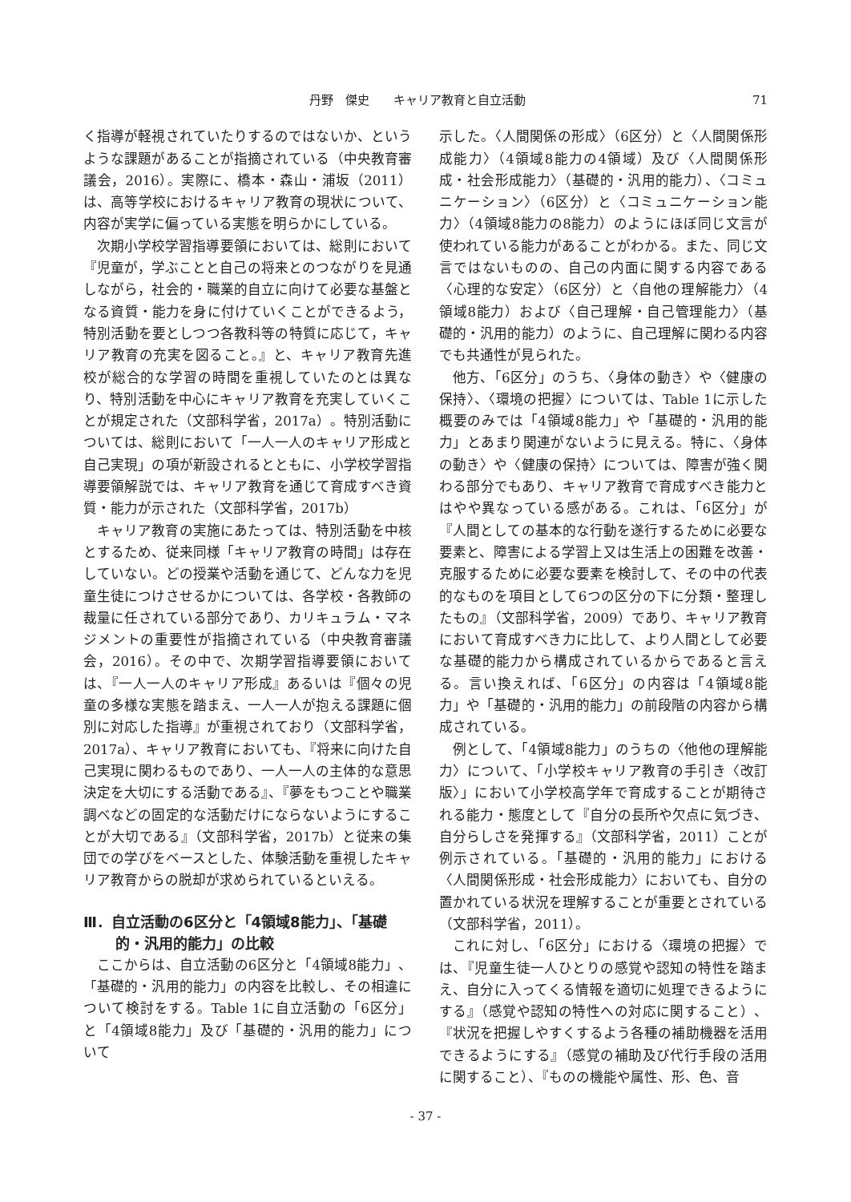丹野　傑史　　キャリア教育と自立活動 71
く指導が軽視されていたりするのではないか、というような課題があることが指摘されている（中央教育審議会，2016）。実際に、橋本・森山・浦坂（2011）は、高等学校におけるキャリア教育の現状について、内容が実学に偏っている実態を明らかにしている。
次期小学校学習指導要領においては、総則において『児童が，学ぶことと自己の将来とのつながりを見通しながら，社会的・職業的自立に向けて必要な基盤となる資質・能力を身に付けていくことができるよう，特別活動を要としつつ各教科等の特質に応じて，キャリア教育の充実を図ること。』と、キャリア教育先進校が総合的な学習の時間を重視していたのとは異なり、特別活動を中心にキャリア教育を充実していくことが規定された（文部科学省，2017a）。特別活動については、総則において「一人一人のキャリア形成と自己実現」の項が新設されるとともに、小学校学習指導要領解説では、キャリア教育を通じて育成すべき資質・能力が示された（文部科学省，2017b）
キャリア教育の実施にあたっては、特別活動を中核とするため、従来同様「キャリア教育の時間」は存在していない。どの授業や活動を通じて、どんな力を児童生徒につけさせるかについては、各学校・各教師の裁量に任されている部分であり、カリキュラム・マネジメントの重要性が指摘されている（中央教育審議会，2016）。その中で、次期学習指導要領においては、『一人一人のキャリア形成』あるいは『個々の児童の多様な実態を踏まえ、一人一人が抱える課題に個別に対応した指導』が重視されており（文部科学省，2017a）、キャリア教育においても、『将来に向けた自己実現に関わるものであり、一人一人の主体的な意思決定を大切にする活動である』、『夢をもつことや職業調べなどの固定的な活動だけにならないようにすることが大切である』（文部科学省，2017b）と従来の集団での学びをベースとした、体験活動を重視したキャリア教育からの脱却が求められているといえる。
Ⅲ．自立活動の6区分と「4領域8能力」、「基礎的・汎用的能力」の比較
ここからは、自立活動の6区分と「4領域8能力」、「基礎的・汎用的能力」の内容を比較し、その相違について検討をする。Table 1に自立活動の「6区分」と「4領域8能力」及び「基礎的・汎用的能力」について
示した。〈人間関係の形成〉（6区分）と〈人間関係形成能力〉（4領域8能力の4領域）及び〈人間関係形成・社会形成能力〉（基礎的・汎用的能力）、〈コミュニケーション〉（6区分）と〈コミュニケーション能力〉（4領域8能力の8能力）のようにほぼ同じ文言が使われている能力があることがわかる。また、同じ文言ではないものの、自己の内面に関する内容である〈心理的な安定〉（6区分）と〈自他の理解能力〉（4領域8能力）および〈自己理解・自己管理能力〉（基礎的・汎用的能力）のように、自己理解に関わる内容でも共通性が見られた。
他方、「6区分」のうち、〈身体の動き〉や〈健康の保持〉、〈環境の把握〉については、Table 1に示した概要のみでは「4領域8能力」や「基礎的・汎用的能力」とあまり関連がないように見える。特に、〈身体の動き〉や〈健康の保持〉については、障害が強く関わる部分でもあり、キャリア教育で育成すべき能力とはやや異なっている感がある。これは、「6区分」が『人間としての基本的な行動を遂行するために必要な要素と、障害による学習上又は生活上の困難を改善・克服するために必要な要素を検討して、その中の代表的なものを項目として6つの区分の下に分類・整理したもの』（文部科学省，2009）であり、キャリア教育において育成すべき力に比して、より人間として必要な基礎的能力から構成されているからであると言える。言い換えれば、「6区分」の内容は「4領域8能力」や「基礎的・汎用的能力」の前段階の内容から構成されている。
例として、「4領域8能力」のうちの〈他他の理解能力〉について、「小学校キャリア教育の手引き〈改訂版〉」において小学校高学年で育成することが期待される能力・態度として『自分の長所や欠点に気づき、自分らしさを発揮する』（文部科学省，2011）ことが例示されている。「基礎的・汎用的能力」における〈人間関係形成・社会形成能力〉においても、自分の置かれている状況を理解することが重要とされている（文部科学省，2011）。
これに対し、「6区分」における〈環境の把握〉では、『児童生徒一人ひとりの感覚や認知の特性を踏まえ、自分に入ってくる情報を適切に処理できるようにする』（感覚や認知の特性への対応に関すること）、『状況を把握しやすくするよう各種の補助機器を活用できるようにする』（感覚の補助及び代行手段の活用に関すること）、『ものの機能や属性、形、色、音
- 37 -